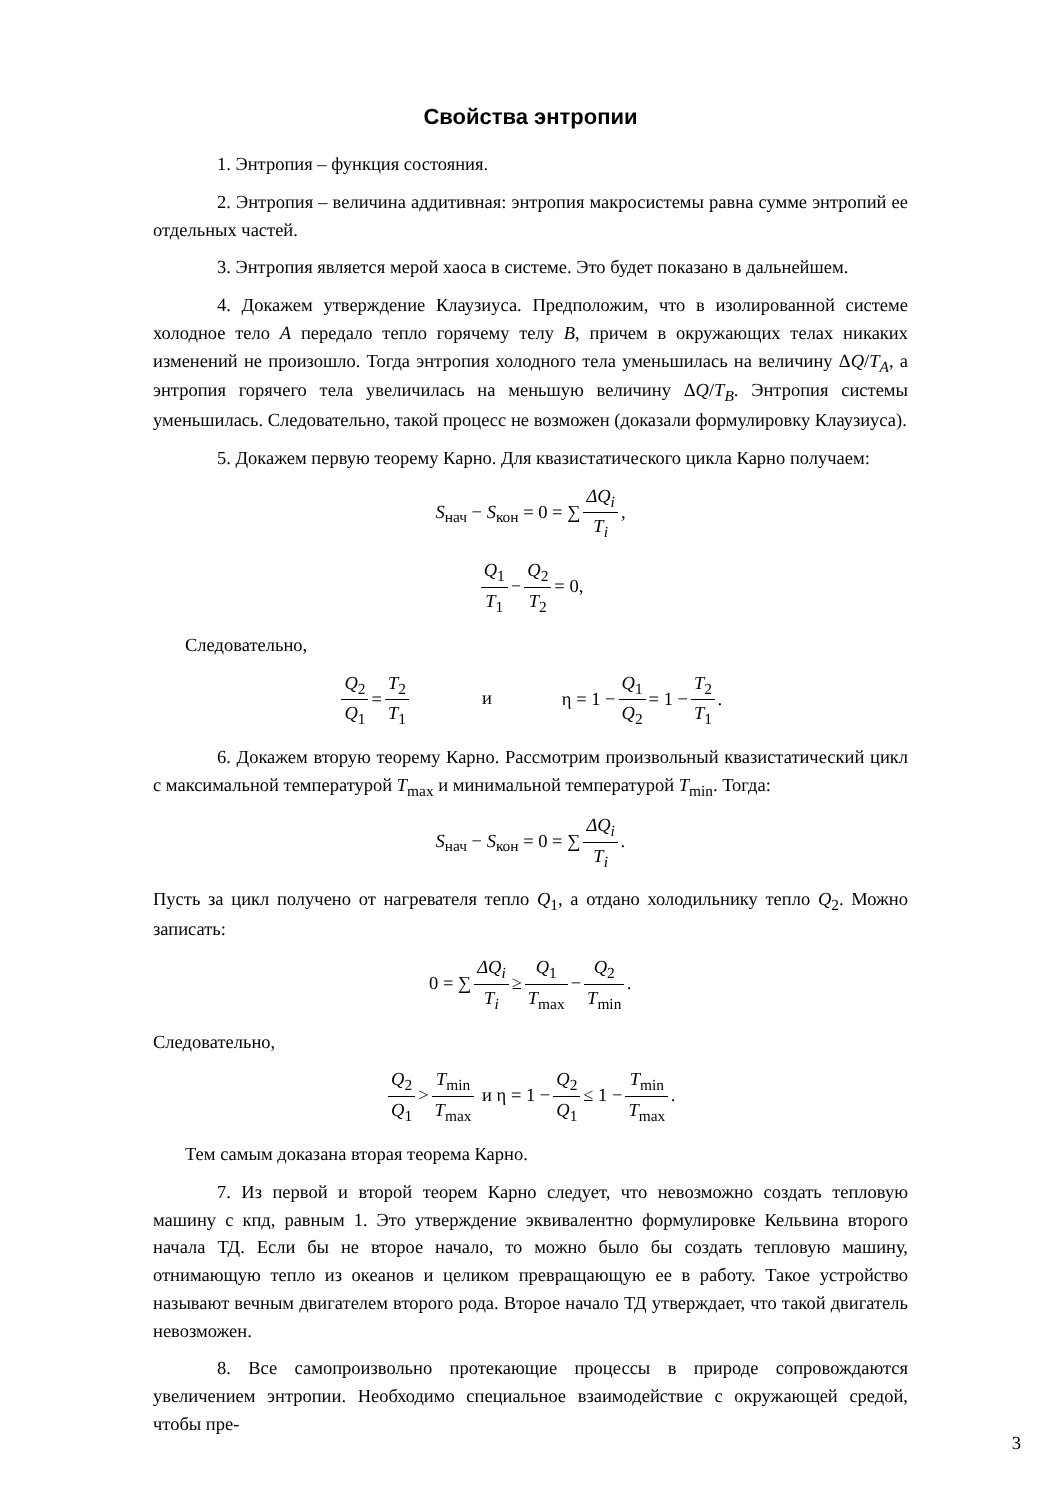Свойства энтропии
1. Энтропия – функция состояния.
2. Энтропия – величина аддитивная: энтропия макросистемы равна сумме энтропий ее отдельных частей.
3. Энтропия является мерой хаоса в системе. Это будет показано в дальнейшем.
4. Докажем утверждение Клаузиуса. Предположим, что в изолированной системе холодное тело A передало тепло горячему телу B, причем в окружающих телах никаких изменений не произошло. Тогда энтропия холодного тела уменьшилась на величину ΔQ/T<sub>A</sub>, а энтропия горячего тела увеличилась на меньшую величину ΔQ/T<sub>B</sub>. Энтропия системы уменьшилась. Следовательно, такой процесс не возможен (доказали формулировку Клаузиуса).
5. Докажем первую теорему Карно. Для квазистатического цикла Карно получаем:
S<sub>нач</sub> − S<sub>кон</sub> = 0 = ∑ ΔQ<sub>i</sub> T<sub>i</sub>,
Q<sub>1</sub> T<sub>1</sub> − Q<sub>2</sub> T<sub>2</sub> = 0,
Следовательно,
Q<sub>2</sub> Q<sub>1</sub> = T<sub>2</sub> T<sub>1</sub> и η = 1 − Q<sub>1</sub> Q<sub>2</sub> = 1 − T<sub>2</sub> T<sub>1</sub>.
6. Докажем вторую теорему Карно. Рассмотрим произвольный квазистатический цикл с максимальной температурой T<sub>max</sub> и минимальной температурой T<sub>min</sub>. Тогда:
S<sub>нач</sub> − S<sub>кон</sub> = 0 = ∑ ΔQ<sub>i</sub> T<sub>i</sub>.
Пусть за цикл получено от нагревателя тепло Q<sub>1</sub>, а отдано холодильнику тепло Q<sub>2</sub>. Можно записать:
0 = ∑ ΔQ<sub>i</sub> T<sub>i</sub> ≥ Q<sub>1</sub> T<sub>max</sub> − Q<sub>2</sub> T<sub>min</sub>.
Следовательно,
Q<sub>2</sub> Q<sub>1</sub> > T<sub>min</sub> T<sub>max</sub> и η = 1 − Q<sub>2</sub> Q<sub>1</sub> ≤ 1 − T<sub>min</sub> T<sub>max</sub>.
Тем самым доказана вторая теорема Карно.
7. Из первой и второй теорем Карно следует, что невозможно создать тепловую машину с кпд, равным 1. Это утверждение эквивалентно формулировке Кельвина второго начала ТД. Если бы не второе начало, то можно было бы создать тепловую машину, отнимающую тепло из океанов и целиком превращающую ее в работу. Такое устройство называют вечным двигателем второго рода. Второе начало ТД утверждает, что такой двигатель невозможен.
8. Все самопроизвольно протекающие процессы в природе сопровождаются увеличением энтропии. Необходимо специальное взаимодействие с окружающей средой, чтобы пре-
3